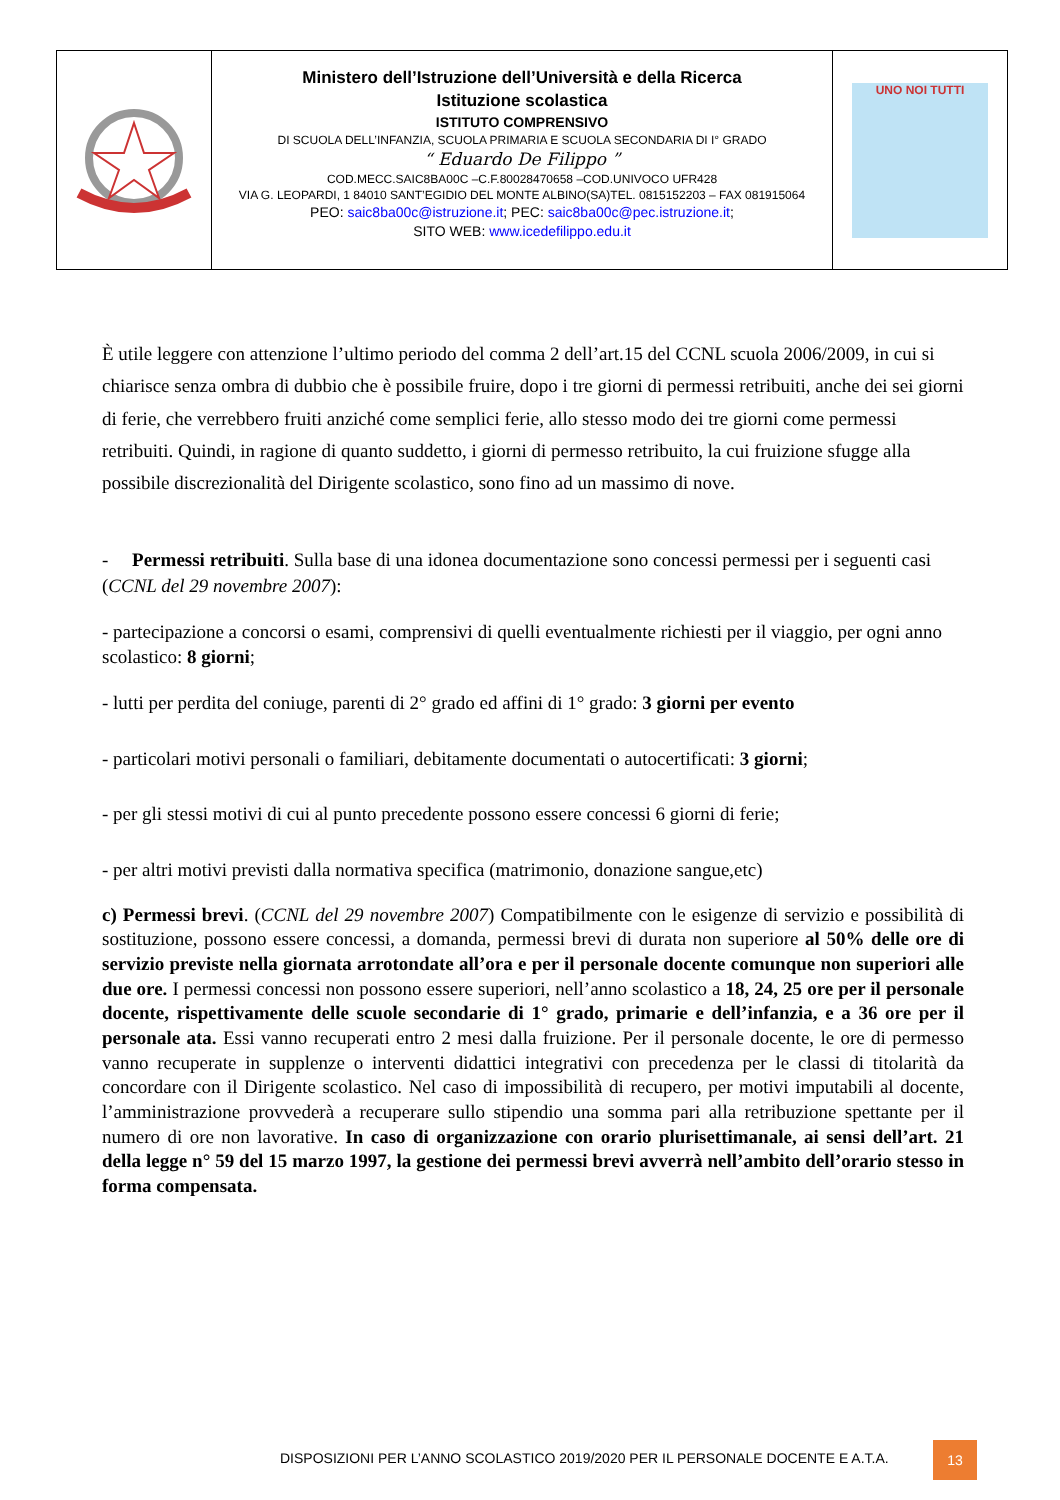| | Ministero dell’Istruzione dell’Università e della Ricerca Istituzione scolastica ISTITUTO COMPRENSIVO DI SCUOLA DELL’INFANZIA, SCUOLA PRIMARIA E SCUOLA SECONDARIA DI I° GRADO “ Eduardo De Filippo ” COD.MECC.SAIC8BA00C –C.F.80028470658 –COD.UNIVOCO UFR428 VIA G. LEOPARDI, 1 84010 SANT’EGIDIO DEL MONTE ALBINO(SA)TEL. 0815152203 – FAX 081915064 PEO: saic8ba00c@istruzione.it ; PEC: saic8ba00c@pec.istruzione.it ; SITO WEB: www.icedefilippo.edu.it | UNO NOI TUTTI |
È utile leggere con attenzione l’ultimo periodo del comma 2 dell’art.15 del CCNL scuola 2006/2009, in cui si chiarisce senza ombra di dubbio che è possibile fruire, dopo i tre giorni di permessi retribuiti, anche dei sei giorni di ferie, che verrebbero fruiti anziché come semplici ferie, allo stesso modo dei tre giorni come permessi retribuiti. Quindi, in ragione di quanto suddetto, i giorni di permesso retribuito, la cui fruizione sfugge alla possibile discrezionalità del Dirigente scolastico, sono fino ad un massimo di nove.
- Permessi retribuiti. Sulla base di una idonea documentazione sono concessi permessi per i seguenti casi (CCNL del 29 novembre 2007):
- partecipazione a concorsi o esami, comprensivi di quelli eventualmente richiesti per il viaggio, per ogni anno scolastico: 8 giorni;
- lutti per perdita del coniuge, parenti di 2° grado ed affini di 1° grado: 3 giorni per evento
- particolari motivi personali o familiari, debitamente documentati o autocertificati: 3 giorni;
- per gli stessi motivi di cui al punto precedente possono essere concessi 6 giorni di ferie;
- per altri motivi previsti dalla normativa specifica (matrimonio, donazione sangue,etc)
c) Permessi brevi. (CCNL del 29 novembre 2007) Compatibilmente con le esigenze di servizio e possibilità di sostituzione, possono essere concessi, a domanda, permessi brevi di durata non superiore al 50% delle ore di servizio previste nella giornata arrotondate all’ora e per il personale docente comunque non superiori alle due ore. I permessi concessi non possono essere superiori, nell’anno scolastico a 18, 24, 25 ore per il personale docente, rispettivamente delle scuole secondarie di 1° grado, primarie e dell’infanzia, e a 36 ore per il personale ata. Essi vanno recuperati entro 2 mesi dalla fruizione. Per il personale docente, le ore di permesso vanno recuperate in supplenze o interventi didattici integrativi con precedenza per le classi di titolarità da concordare con il Dirigente scolastico. Nel caso di impossibilità di recupero, per motivi imputabili al docente, l’amministrazione provvederà a recuperare sullo stipendio una somma pari alla retribuzione spettante per il numero di ore non lavorative. In caso di organizzazione con orario plurisettimanale, ai sensi dell’art. 21 della legge n° 59 del 15 marzo 1997, la gestione dei permessi brevi avverrà nell’ambito dell’orario stesso in forma compensata.
DISPOSIZIONI PER L’ANNO SCOLASTICO 2019/2020 PER IL PERSONALE DOCENTE E A.T.A.
13